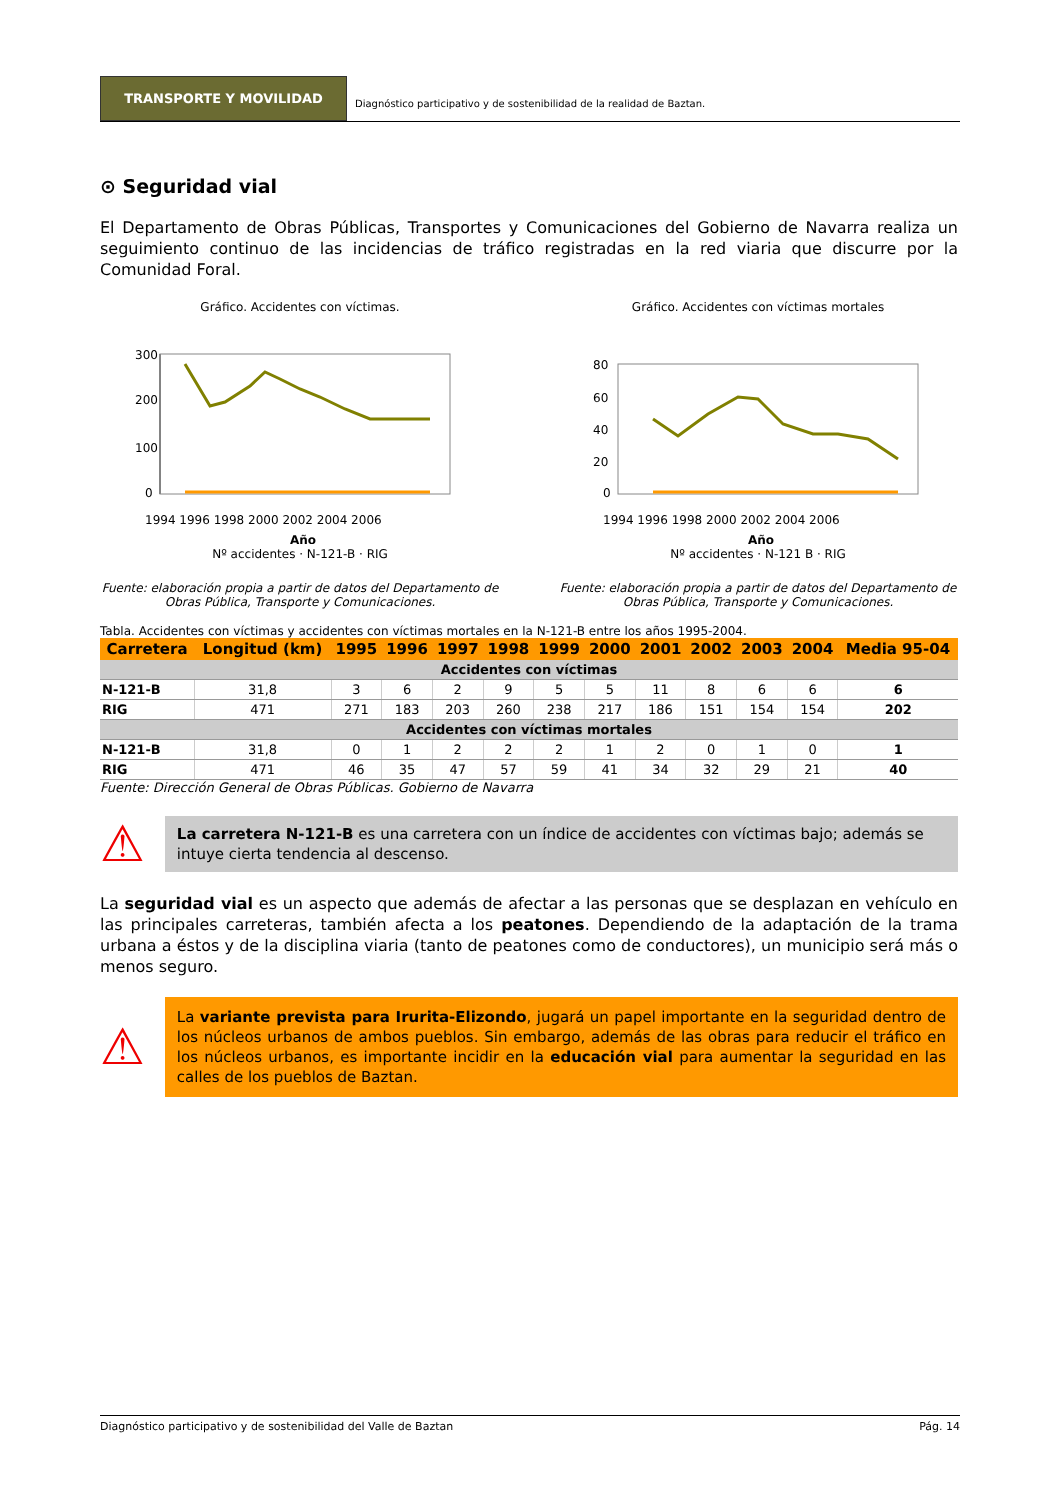TRANSPORTE Y MOVILIDAD
Diagnóstico participativo y de sostenibilidad de la realidad de Baztan.
⊙ Seguridad vial
El Departamento de Obras Públicas, Transportes y Comunicaciones del Gobierno de Navarra realiza un seguimiento continuo de las incidencias de tráfico registradas en la red viaria que discurre por la Comunidad Foral.
Gráfico. Accidentes con víctimas.
300
200
100
0
1994 1996 1998 2000 2002 2004 2006
Año
Nº accidentes · N-121-B · RIG
Gráfico. Accidentes con víctimas mortales
80
60
40
20
0
1994 1996 1998 2000 2002 2004 2006
Año
Nº accidentes · N-121 B · RIG
Fuente: elaboración propia a partir de datos del Departamento de Obras Pública, Transporte y Comunicaciones.
Fuente: elaboración propia a partir de datos del Departamento de Obras Pública, Transporte y Comunicaciones.
Tabla. Accidentes con víctimas y accidentes con víctimas mortales en la N-121-B entre los años 1995-2004.
| Carretera | Longitud (km) | 1995 | 1996 | 1997 | 1998 | 1999 | 2000 | 2001 | 2002 | 2003 | 2004 | Media 95-04 |
| --- | --- | --- | --- | --- | --- | --- | --- | --- | --- | --- | --- | --- |
| Accidentes con víctimas | | | | | | | | | | | | |
| N-121-B | 31,8 | 3 | 6 | 2 | 9 | 5 | 5 | 11 | 8 | 6 | 6 | 6 |
| RIG | 471 | 271 | 183 | 203 | 260 | 238 | 217 | 186 | 151 | 154 | 154 | 202 |
| Accidentes con víctimas mortales | | | | | | | | | | | | |
| N-121-B | 31,8 | 0 | 1 | 2 | 2 | 2 | 1 | 2 | 0 | 1 | 0 | 1 |
| RIG | 471 | 46 | 35 | 47 | 57 | 59 | 41 | 34 | 32 | 29 | 21 | 40 |
Fuente: Dirección General de Obras Públicas. Gobierno de Navarra
⚠
La carretera N-121-B es una carretera con un índice de accidentes con víctimas bajo; además se intuye cierta tendencia al descenso.
La seguridad vial es un aspecto que además de afectar a las personas que se desplazan en vehículo en las principales carreteras, también afecta a los peatones. Dependiendo de la adaptación de la trama urbana a éstos y de la disciplina viaria (tanto de peatones como de conductores), un municipio será más o menos seguro.
⚠
La variante prevista para Irurita-Elizondo, jugará un papel importante en la seguridad dentro de los núcleos urbanos de ambos pueblos. Sin embargo, además de las obras para reducir el tráfico en los núcleos urbanos, es importante incidir en la educación vial para aumentar la seguridad en las calles de los pueblos de Baztan.
Diagnóstico participativo y de sostenibilidad del Valle de Baztan Pág. 14